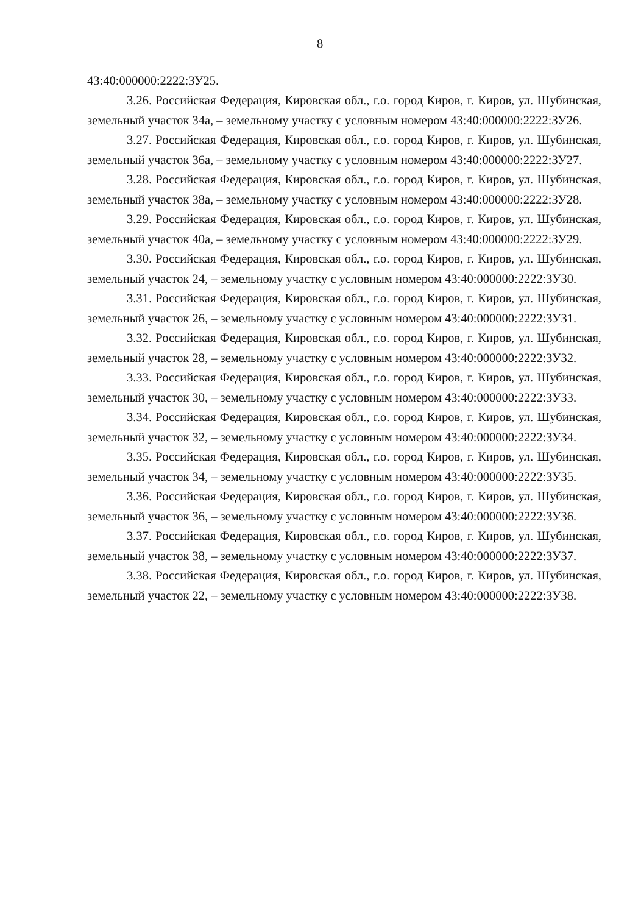8
43:40:000000:2222:ЗУ25.
3.26. Российская Федерация, Кировская обл., г.о. город Киров, г. Киров, ул. Шубинская, земельный участок 34а, – земельному участку с условным номером 43:40:000000:2222:ЗУ26.
3.27. Российская Федерация, Кировская обл., г.о. город Киров, г. Киров, ул. Шубинская, земельный участок 36а, – земельному участку с условным номером 43:40:000000:2222:ЗУ27.
3.28. Российская Федерация, Кировская обл., г.о. город Киров, г. Киров, ул. Шубинская, земельный участок 38а, – земельному участку с условным номером 43:40:000000:2222:ЗУ28.
3.29. Российская Федерация, Кировская обл., г.о. город Киров, г. Киров, ул. Шубинская, земельный участок 40а, – земельному участку с условным номером 43:40:000000:2222:ЗУ29.
3.30. Российская Федерация, Кировская обл., г.о. город Киров, г. Киров, ул. Шубинская, земельный участок 24, – земельному участку с условным номером 43:40:000000:2222:ЗУ30.
3.31. Российская Федерация, Кировская обл., г.о. город Киров, г. Киров, ул. Шубинская, земельный участок 26, – земельному участку с условным номером 43:40:000000:2222:ЗУ31.
3.32. Российская Федерация, Кировская обл., г.о. город Киров, г. Киров, ул. Шубинская, земельный участок 28, – земельному участку с условным номером 43:40:000000:2222:ЗУ32.
3.33. Российская Федерация, Кировская обл., г.о. город Киров, г. Киров, ул. Шубинская, земельный участок 30, – земельному участку с условным номером 43:40:000000:2222:ЗУ33.
3.34. Российская Федерация, Кировская обл., г.о. город Киров, г. Киров, ул. Шубинская, земельный участок 32, – земельному участку с условным номером 43:40:000000:2222:ЗУ34.
3.35. Российская Федерация, Кировская обл., г.о. город Киров, г. Киров, ул. Шубинская, земельный участок 34, – земельному участку с условным номером 43:40:000000:2222:ЗУ35.
3.36. Российская Федерация, Кировская обл., г.о. город Киров, г. Киров, ул. Шубинская, земельный участок 36, – земельному участку с условным номером 43:40:000000:2222:ЗУ36.
3.37. Российская Федерация, Кировская обл., г.о. город Киров, г. Киров, ул. Шубинская, земельный участок 38, – земельному участку с условным номером 43:40:000000:2222:ЗУ37.
3.38. Российская Федерация, Кировская обл., г.о. город Киров, г. Киров, ул. Шубинская, земельный участок 22, – земельному участку с условным номером 43:40:000000:2222:ЗУ38.